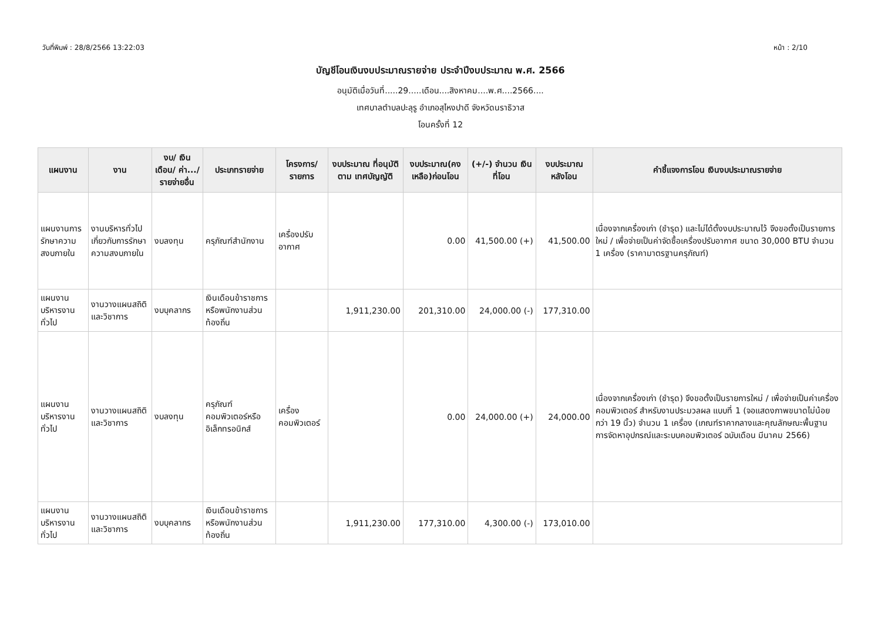วันที่พิมพ์ : 28/8/2566 13:22:03 หน้า : 2/10
บัญชีโอนเงินงบประมาณรายจ่าย ประจำปีงบประมาณ พ.ศ. 2566
อนุมัติเมื่อวันที่.....29.....เดือน....สิงหาคม....พ.ศ....2566....
เทศบาลตำบลปะลุรู อำเภอสุไหงปาดี จังหวัดนราธิวาส
โอนครั้งที่ 12
| แผนงาน | งาน | งบ/ เงินเดือน/ ค่า.../ รายจ่ายอื่น | ประเภทรายจ่าย | โครงการ/ รายการ | งบประมาณ ที่อนุมัติตาม เทศบัญญัติ | งบประมาณ(คง เหลือ)ก่อนโอน | (+/-) จำนวน เงินที่โอน | งบประมาณ หลังโอน | คำชี้แจงการโอน เงินงบประมาณรายจ่าย |
| --- | --- | --- | --- | --- | --- | --- | --- | --- | --- |
| แผนงานการรักษาความสงบภายใน | งานบริหารทั่วไปเกี่ยวกับการรักษาความสงบภายใน | งบลงทุน | ครุภัณฑ์สำนักงาน | เครื่องปรับอากาศ | | 0.00 | 41,500.00 (+) | 41,500.00 | เนื่องจากเครื่องเก่า (ชำรุด) และไม่ได้ตั้งงบประมาณไว้ จึงขอตั้งเป็นรายการใหม่ / เพื่อจ่ายเป็นค่าจัดซื้อเครื่องปรับอากาศ ขนาด 30,000 BTU จำนวน 1 เครื่อง (ราคามาตรฐานครุภัณฑ์) |
| แผนงานบริหารงานทั่วไป | งานวางแผนสถิติและวิชาการ | งบบุคลากร | เงินเดือนข้าราชการหรือพนักงานส่วนท้องถิ่น | | 1,911,230.00 | 201,310.00 | 24,000.00 (-) | 177,310.00 | |
| แผนงานบริหารงานทั่วไป | งานวางแผนสถิติและวิชาการ | งบลงทุน | ครุภัณฑ์คอมพิวเตอร์หรืออิเล็กทรอนิกส์ | เครื่องคอมพิวเตอร์ | | 0.00 | 24,000.00 (+) | 24,000.00 | เนื่องจากเครื่องเก่า (ชำรุด) จึงขอตั้งเป็นรายการใหม่ / เพื่อจ่ายเป็นค่าเครื่องคอมพิวเตอร์ สำหรับงานประมวลผล แบบที่ 1 (จอแสดงภาพขนาดไม่น้อยกว่า 19 นิ้ว) จำนวน 1 เครื่อง (เกณฑ์ราคากลางและคุณลักษณะพื้นฐานการจัดหาอุปกรณ์และระบบคอมพิวเตอร์ ฉบับเดือน มีนาคม 2566) |
| แผนงานบริหารงานทั่วไป | งานวางแผนสถิติและวิชาการ | งบบุคลากร | เงินเดือนข้าราชการหรือพนักงานส่วนท้องถิ่น | | 1,911,230.00 | 177,310.00 | 4,300.00 (-) | 173,010.00 | |